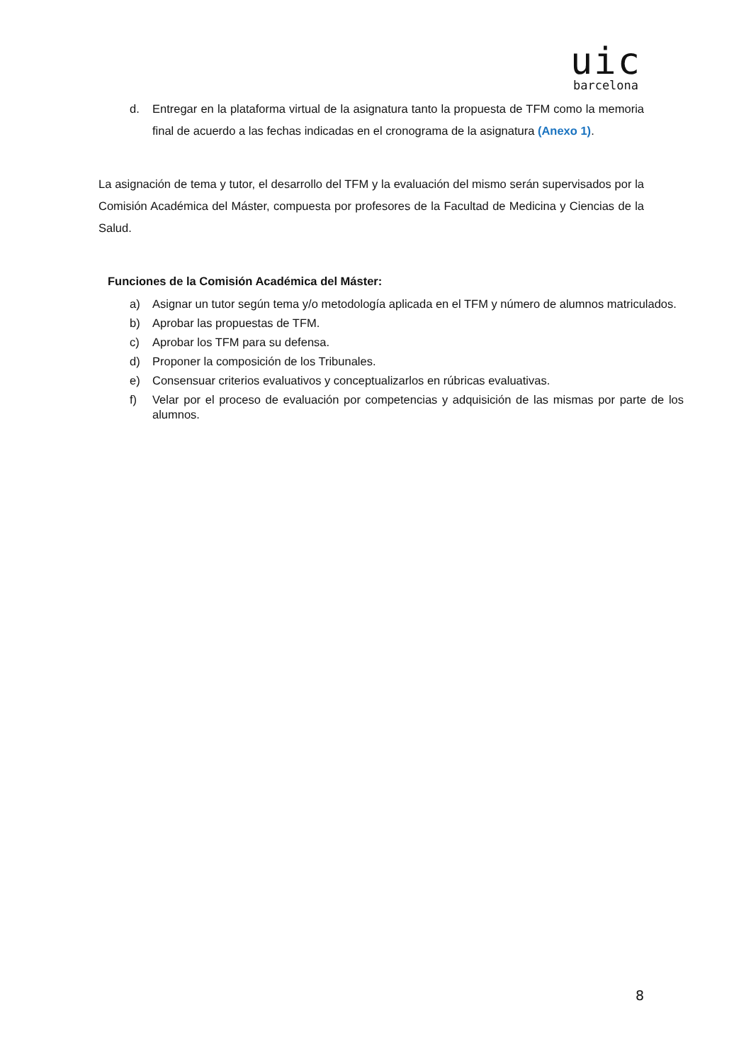uic
barcelona
d. Entregar en la plataforma virtual de la asignatura tanto la propuesta de TFM como la memoria final de acuerdo a las fechas indicadas en el cronograma de la asignatura (Anexo 1).
La asignación de tema y tutor, el desarrollo del TFM y la evaluación del mismo serán supervisados por la Comisión Académica del Máster, compuesta por profesores de la Facultad de Medicina y Ciencias de la Salud.
Funciones de la Comisión Académica del Máster:
a) Asignar un tutor según tema y/o metodología aplicada en el TFM y número de alumnos matriculados.
b) Aprobar las propuestas de TFM.
c) Aprobar los TFM para su defensa.
d) Proponer la composición de los Tribunales.
e) Consensuar criterios evaluativos y conceptualizarlos en rúbricas evaluativas.
f) Velar por el proceso de evaluación por competencias y adquisición de las mismas por parte de los alumnos.
8